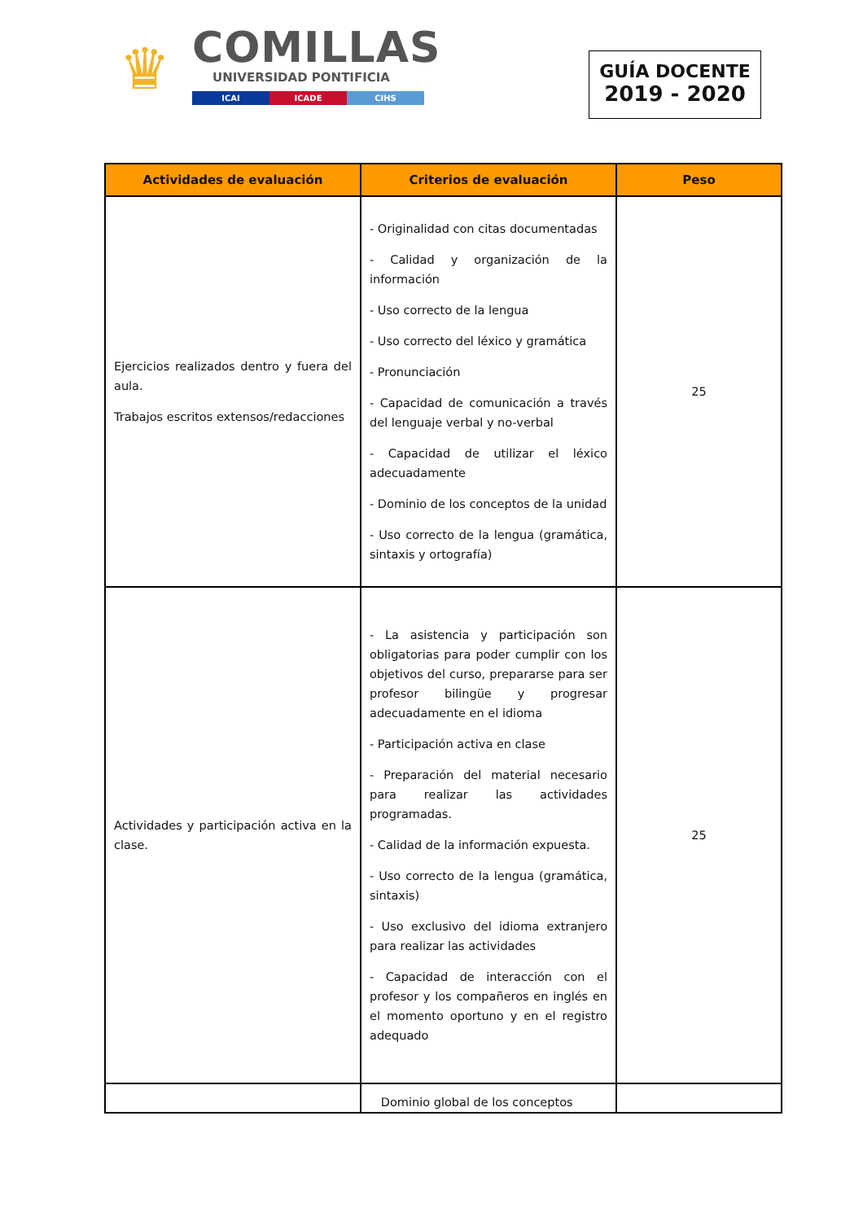♛
COMILLAS
UNIVERSIDAD PONTIFICIA
ICAI ICADE CIHS
GUÍA DOCENTE
2019 - 2020
| Actividades de evaluación | Criterios de evaluación | Peso |
| --- | --- | --- |
| Ejercicios realizados dentro y fuera del aula. Trabajos escritos extensos/redacciones | - Originalidad con citas documentadas - Calidad y organización de la información - Uso correcto de la lengua - Uso correcto del léxico y gramática - Pronunciación - Capacidad de comunicación a través del lenguaje verbal y no-verbal - Capacidad de utilizar el léxico adecuadamente - Dominio de los conceptos de la unidad - Uso correcto de la lengua (gramática, sintaxis y ortografía) | 25 |
| Actividades y participación activa en la clase. | - La asistencia y participación son obligatorias para poder cumplir con los objetivos del curso, prepararse para ser profesor bilingüe y progresar adecuadamente en el idioma - Participación activa en clase - Preparación del material necesario para realizar las actividades programadas. - Calidad de la información expuesta. - Uso correcto de la lengua (gramática, sintaxis) - Uso exclusivo del idioma extranjero para realizar las actividades - Capacidad de interacción con el profesor y los compañeros en inglés en el momento oportuno y en el registro adequado | 25 |
| | Dominio global de los conceptos | |